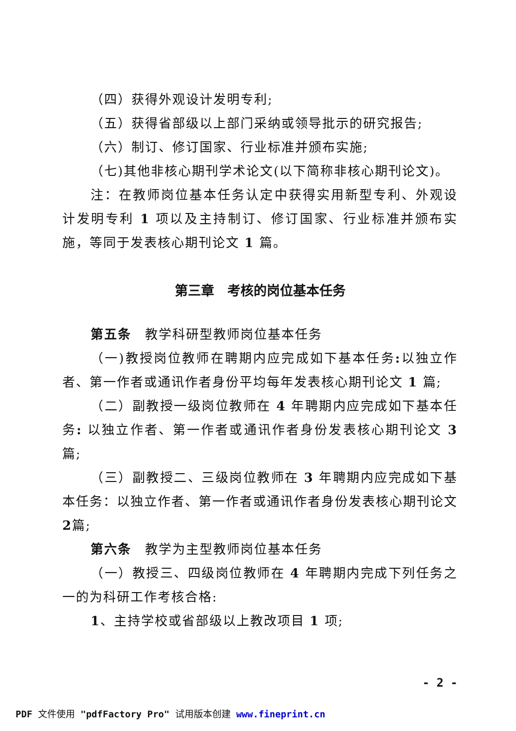（四）获得外观设计发明专利;
（五）获得省部级以上部门采纳或领导批示的研究报告;
（六）制订、修订国家、行业标准并颁布实施;
（七)其他非核心期刊学术论文(以下简称非核心期刊论文)。
注：在教师岗位基本任务认定中获得实用新型专利、外观设计发明专利 1 项以及主持制订、修订国家、行业标准并颁布实施，等同于发表核心期刊论文 1 篇。
第三章　考核的岗位基本任务
第五条　教学科研型教师岗位基本任务
（一)教授岗位教师在聘期内应完成如下基本任务: 以独立作者、第一作者或通讯作者身份平均每年发表核心期刊论文 1 篇;
（二）副教授一级岗位教师在 4 年聘期内应完成如下基本任务: 以独立作者、第一作者或通讯作者身份发表核心期刊论文 3 篇;
（三）副教授二、三级岗位教师在 3 年聘期内应完成如下基本任务：以独立作者、第一作者或通讯作者身份发表核心期刊论文 2篇;
第六条　教学为主型教师岗位基本任务
（一）教授三、四级岗位教师在 4 年聘期内完成下列任务之一的为科研工作考核合格:
1、主持学校或省部级以上教改项目 1 项;
- 2 -
PDF 文件使用 "pdfFactory Pro" 试用版本创建 www.fineprint.cn